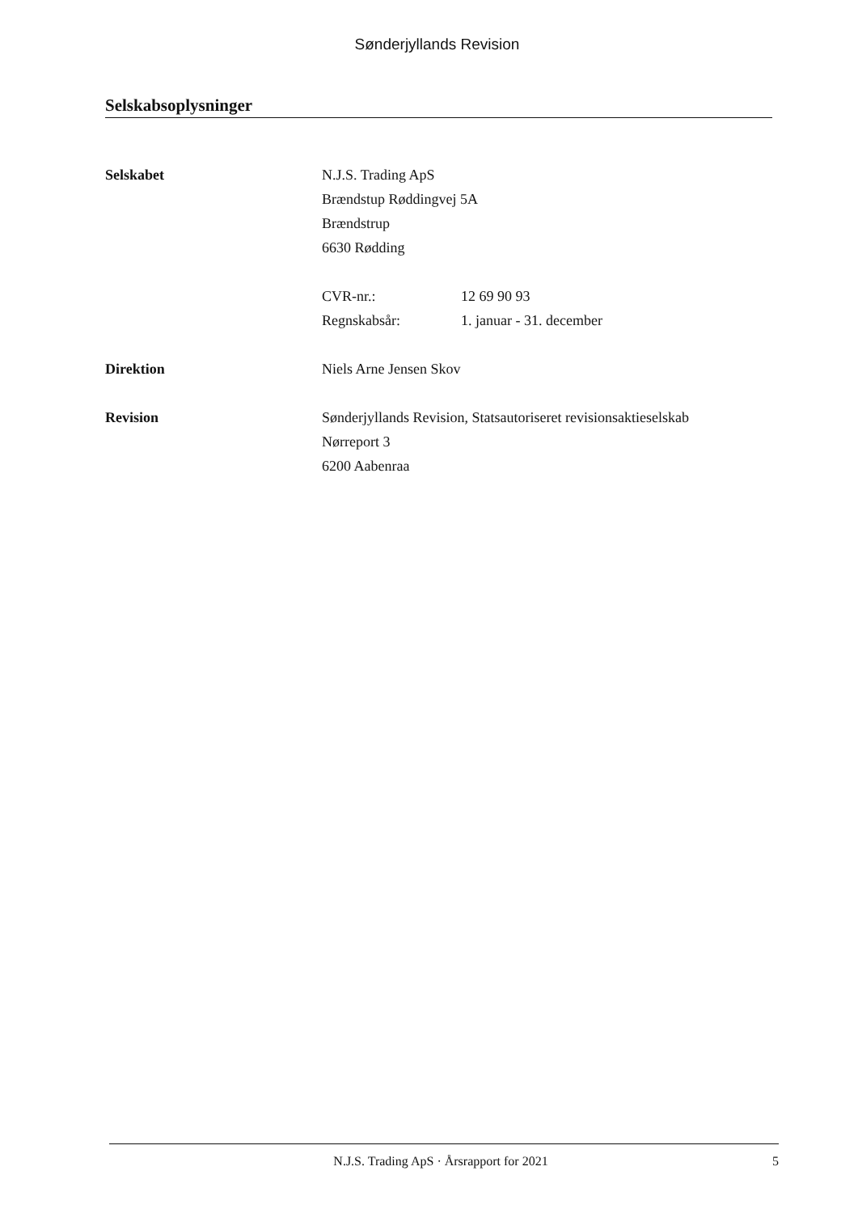Sønderjyllands Revision
Selskabsoplysninger
Selskabet N.J.S. Trading ApS
Brændstup Røddingvej 5A
Brændstrup
6630 Rødding
CVR-nr.: 12 69 90 93
Regnskabsår: 1. januar - 31. december
Direktion Niels Arne Jensen Skov
Revision Sønderjyllands Revision, Statsautoriseret revisionsaktieselskab
Nørreport 3
6200 Aabenraa
N.J.S. Trading ApS · Årsrapport for 2021 5